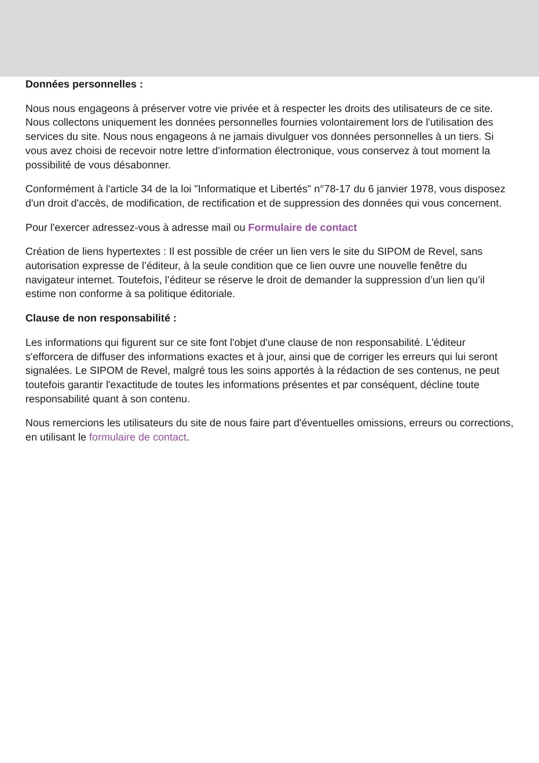Données personnelles :
Nous nous engageons à préserver votre vie privée et à respecter les droits des utilisateurs de ce site. Nous collectons uniquement les données personnelles fournies volontairement lors de l'utilisation des services du site. Nous nous engageons à ne jamais divulguer vos données personnelles à un tiers. Si vous avez choisi de recevoir notre lettre d’information électronique, vous conservez à tout moment la possibilité de vous désabonner.
Conformément à l'article 34 de la loi "Informatique et Libertés" n°78-17 du 6 janvier 1978, vous disposez d'un droit d'accès, de modification, de rectification et de suppression des données qui vous concernent.
Pour l'exercer adressez-vous à adresse mail ou Formulaire de contact
Création de liens hypertextes : Il est possible de créer un lien vers le site du SIPOM de Revel, sans autorisation expresse de l’éditeur, à la seule condition que ce lien ouvre une nouvelle fenêtre du navigateur internet. Toutefois, l’éditeur se réserve le droit de demander la suppression d’un lien qu’il estime non conforme à sa politique éditoriale.
Clause de non responsabilité :
Les informations qui figurent sur ce site font l'objet d'une clause de non responsabilité. L'éditeur s'efforcera de diffuser des informations exactes et à jour, ainsi que de corriger les erreurs qui lui seront signalées. Le SIPOM de Revel, malgré tous les soins apportés à la rédaction de ses contenus, ne peut toutefois garantir l'exactitude de toutes les informations présentes et par conséquent, décline toute responsabilité quant à son contenu.
Nous remercions les utilisateurs du site de nous faire part d'éventuelles omissions, erreurs ou corrections, en utilisant le formulaire de contact.